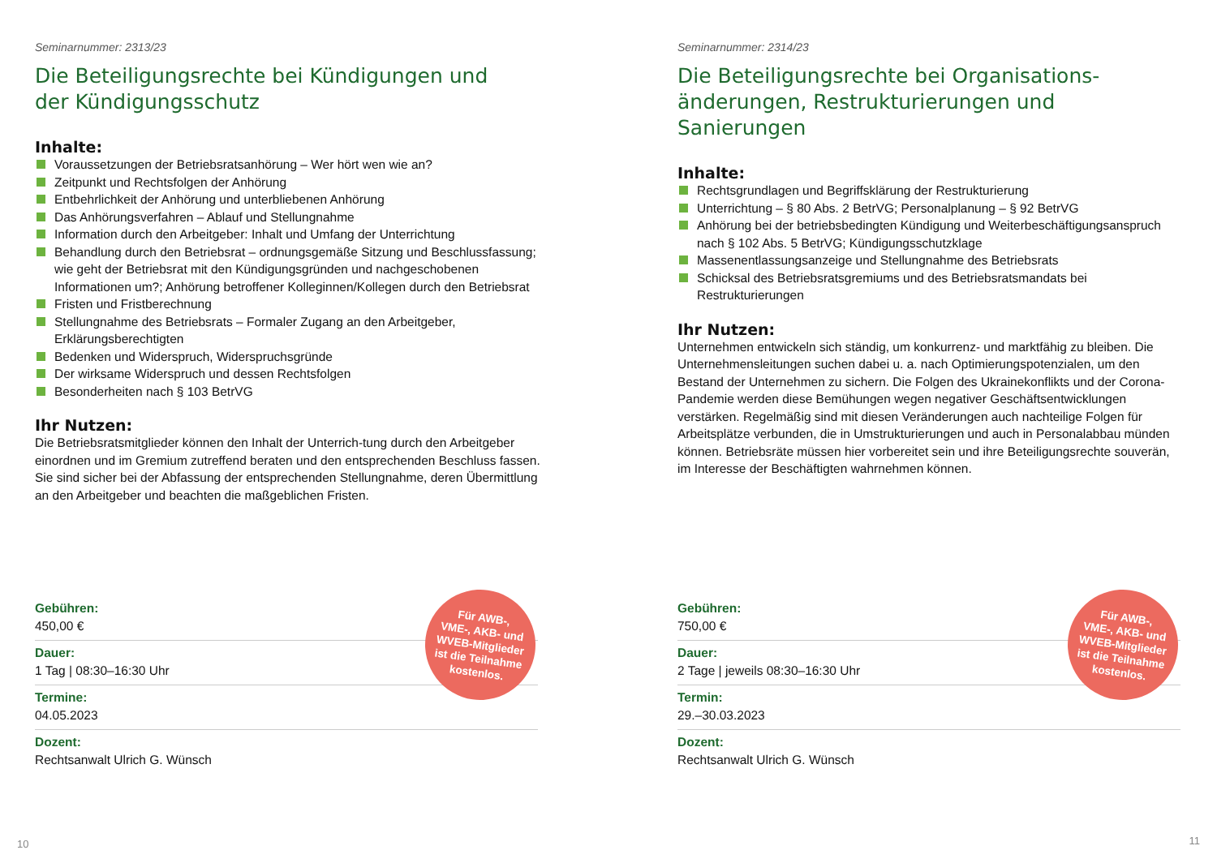Seminarnummer: 2313/23
Die Beteiligungsrechte bei Kündigungen und
der Kündigungsschutz
Inhalte:
Voraussetzungen der Betriebsratsanhörung – Wer hört wen wie an?
Zeitpunkt und Rechtsfolgen der Anhörung
Entbehrlichkeit der Anhörung und unterbliebenen Anhörung
Das Anhörungsverfahren – Ablauf und Stellungnahme
Information durch den Arbeitgeber: Inhalt und Umfang der Unterrichtung
Behandlung durch den Betriebsrat – ordnungsgemäße Sitzung und Beschlussfassung; wie geht der Betriebsrat mit den Kündigungsgründen und nachgeschobenen Informationen um?; Anhörung betroffener Kolleginnen/Kollegen durch den Betriebsrat
Fristen und Fristberechnung
Stellungnahme des Betriebsrats – Formaler Zugang an den Arbeitgeber, Erklärungsberechtigten
Bedenken und Widerspruch, Widerspruchsgründe
Der wirksame Widerspruch und dessen Rechtsfolgen
Besonderheiten nach § 103 BetrVG
Ihr Nutzen:
Die Betriebsratsmitglieder können den Inhalt der Unterrich-tung durch den Arbeitgeber einordnen und im Gremium zutreffend beraten und den entsprechenden Beschluss fassen. Sie sind sicher bei der Abfassung der entsprechenden Stellungnahme, deren Übermittlung an den Arbeitgeber und beachten die maßgeblichen Fristen.
Für AWB-,
VME-, AKB- und
WVEB-Mitglieder
ist die Teilnahme
kostenlos.
Gebühren:
450,00 €
Dauer:
1 Tag | 08:30–16:30 Uhr
Termine:
04.05.2023
Dozent:
Rechtsanwalt Ulrich G. Wünsch
10
Seminarnummer: 2314/23
Die Beteiligungsrechte bei Organisations-
änderungen, Restrukturierungen und Sanierungen
Inhalte:
Rechtsgrundlagen und Begriffsklärung der Restrukturierung
Unterrichtung – § 80 Abs. 2 BetrVG; Personalplanung – § 92 BetrVG
Anhörung bei der betriebsbedingten Kündigung und Weiterbeschäftigungsanspruch nach § 102 Abs. 5 BetrVG; Kündigungsschutzklage
Massenentlassungsanzeige und Stellungnahme des Betriebsrats
Schicksal des Betriebsratsgremiums und des Betriebsratsmandats bei Restrukturierungen
Ihr Nutzen:
Unternehmen entwickeln sich ständig, um konkurrenz- und marktfähig zu bleiben. Die Unternehmensleitungen suchen dabei u. a. nach Optimierungspotenzialen, um den Bestand der Unternehmen zu sichern. Die Folgen des Ukrainekonflikts und der Corona-Pandemie werden diese Bemühungen wegen negativer Geschäftsentwicklungen verstärken. Regelmäßig sind mit diesen Veränderungen auch nachteilige Folgen für Arbeitsplätze verbunden, die in Umstrukturierungen und auch in Personalabbau münden können. Betriebsräte müssen hier vorbereitet sein und ihre Beteiligungsrechte souverän, im Interesse der Beschäftigten wahrnehmen können.
Für AWB-,
VME-, AKB- und
WVEB-Mitglieder
ist die Teilnahme
kostenlos.
Gebühren:
750,00 €
Dauer:
2 Tage | jeweils 08:30–16:30 Uhr
Termin:
29.–30.03.2023
Dozent:
Rechtsanwalt Ulrich G. Wünsch
11